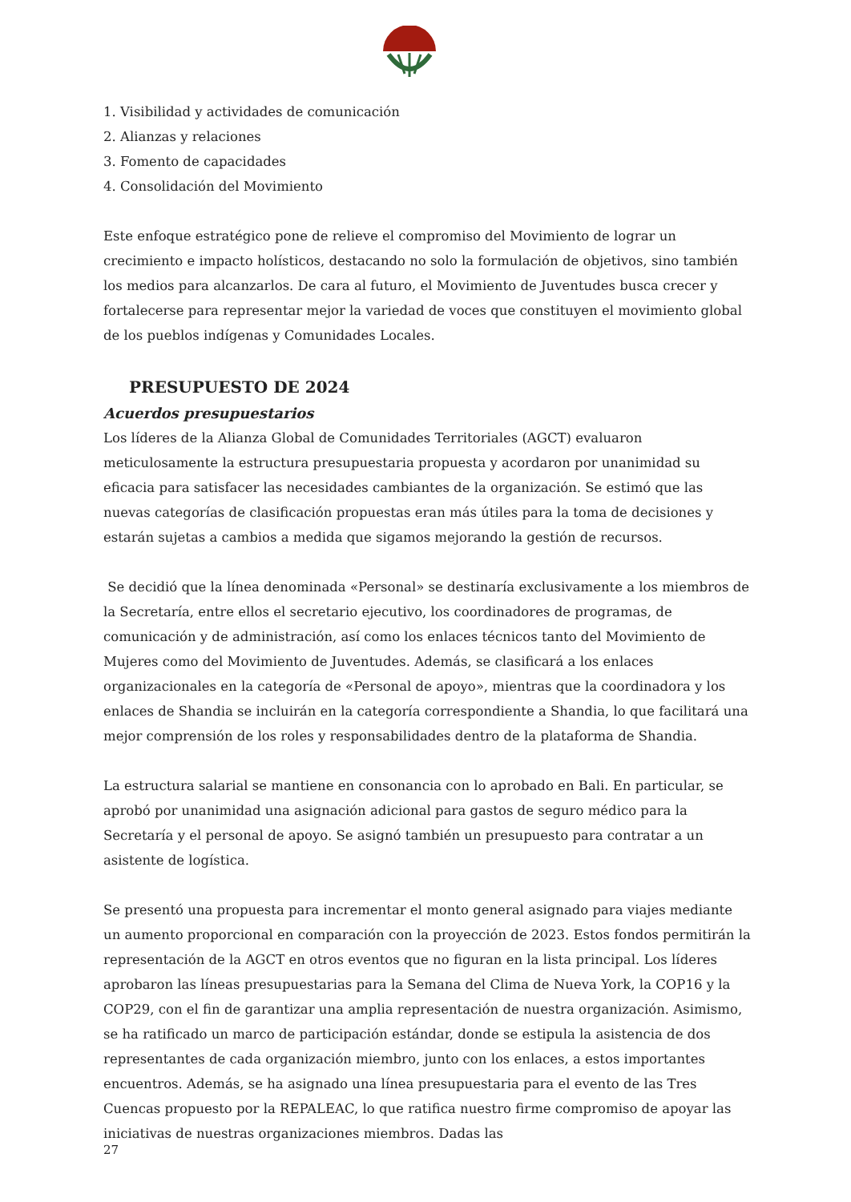1. Visibilidad y actividades de comunicación
2. Alianzas y relaciones
3. Fomento de capacidades
4. Consolidación del Movimiento
Este enfoque estratégico pone de relieve el compromiso del Movimiento de lograr un crecimiento e impacto holísticos, destacando no solo la formulación de objetivos, sino también los medios para alcanzarlos. De cara al futuro, el Movimiento de Juventudes busca crecer y fortalecerse para representar mejor la variedad de voces que constituyen el movimiento global de los pueblos indígenas y Comunidades Locales.
PRESUPUESTO DE 2024
Acuerdos presupuestarios
Los líderes de la Alianza Global de Comunidades Territoriales (AGCT) evaluaron meticulosamente la estructura presupuestaria propuesta y acordaron por unanimidad su eficacia para satisfacer las necesidades cambiantes de la organización. Se estimó que las nuevas categorías de clasificación propuestas eran más útiles para la toma de decisiones y estarán sujetas a cambios a medida que sigamos mejorando la gestión de recursos.
Se decidió que la línea denominada «Personal» se destinaría exclusivamente a los miembros de la Secretaría, entre ellos el secretario ejecutivo, los coordinadores de programas, de comunicación y de administración, así como los enlaces técnicos tanto del Movimiento de Mujeres como del Movimiento de Juventudes. Además, se clasificará a los enlaces organizacionales en la categoría de «Personal de apoyo», mientras que la coordinadora y los enlaces de Shandia se incluirán en la categoría correspondiente a Shandia, lo que facilitará una mejor comprensión de los roles y responsabilidades dentro de la plataforma de Shandia.
La estructura salarial se mantiene en consonancia con lo aprobado en Bali. En particular, se aprobó por unanimidad una asignación adicional para gastos de seguro médico para la Secretaría y el personal de apoyo. Se asignó también un presupuesto para contratar a un asistente de logística.
Se presentó una propuesta para incrementar el monto general asignado para viajes mediante un aumento proporcional en comparación con la proyección de 2023. Estos fondos permitirán la representación de la AGCT en otros eventos que no figuran en la lista principal. Los líderes aprobaron las líneas presupuestarias para la Semana del Clima de Nueva York, la COP16 y la COP29, con el fin de garantizar una amplia representación de nuestra organización. Asimismo, se ha ratificado un marco de participación estándar, donde se estipula la asistencia de dos representantes de cada organización miembro, junto con los enlaces, a estos importantes encuentros. Además, se ha asignado una línea presupuestaria para el evento de las Tres Cuencas propuesto por la REPALEAC, lo que ratifica nuestro firme compromiso de apoyar las iniciativas de nuestras organizaciones miembros. Dadas las
27